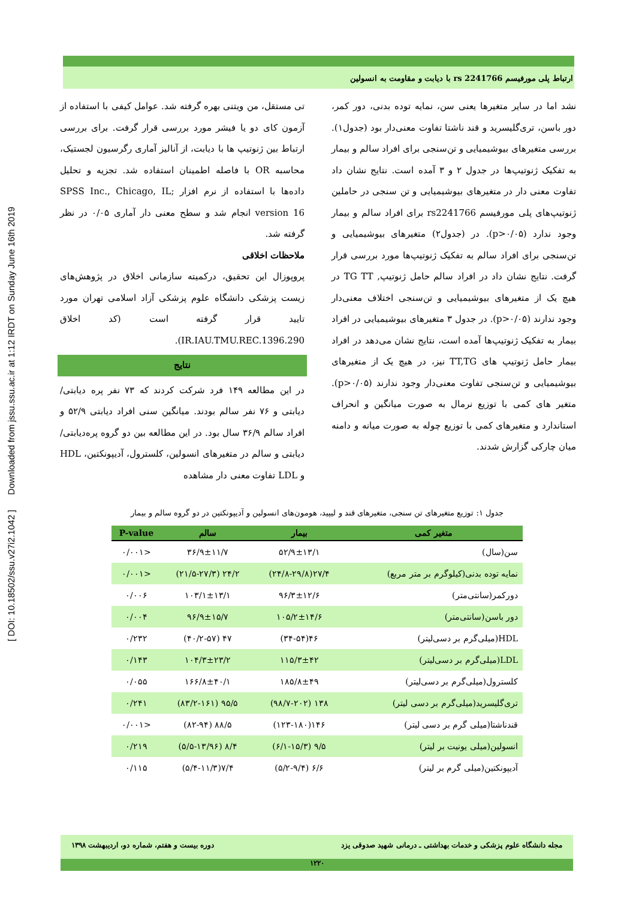[ DOI: 10.18502/ssu.v27i2.1042 ] Downloaded from jssu.ssu.ac.ir at 1:12 IRDT on Sunday June 16th 2019
ارتباط پلی مورفیسم rs 2241766 با دیابت و مقاومت به انسولین
تی مستقل، من ویتنی بهره گرفته شد. عوامل کیفی با استفاده از آزمون کای دو یا فیشر مورد بررسی قرار گرفت. برای بررسی ارتباط بین ژنوتیپ ها با دیابت، از آنالیز آماری رگرسیون لجستیک، محاسبه OR با فاصله اطمینان استفاده شد. تجزیه و تحلیل داده‌ها با استفاده از نرم افزار SPSS Inc., Chicago, IL; version 16 انجام شد و سطح معنی دار آماری ۰/۰۵ در نظر گرفته شد.
ملاحظات اخلاقی
پروپوزال این تحقیق، درکمیته سازمانی اخلاق در پژوهش‌های زیست پزشکی دانشگاه علوم پزشکی آزاد اسلامی تهران مورد تایید قرار گرفته است (کد اخلاق IR.IAU.TMU.REC.1396.290).
نتایج
در این مطالعه ۱۴۹ فرد شرکت کردند که ۷۳ نفر پره دیابتی/ دیابتی و ۷۶ نفر سالم بودند. میانگین سنی افراد دیابتی ۵۲/۹ و افراد سالم ۳۶/۹ سال بود. در این مطالعه بین دو گروه پره‌دیابتی/ دیابتی و سالم در متغیرهای انسولین، کلسترول، آدیپونکتین، HDL و LDL تفاوت معنی دار مشاهده
نشد اما در سایر متغیرها یعنی سن، نمایه توده بدنی، دور کمر، دور باسن، تری‌گلیسرید و قند ناشتا تفاوت معنی‌دار بود (جدول۱). بررسی متغیرهای بیوشیمیایی و تن‌سنجی برای افراد سالم و بیمار به تفکیک ژنوتیپ‌ها در جدول ۲ و ۳ آمده است. نتایج نشان داد تفاوت معنی دار در متغیرهای بیوشیمیایی و تن سنجی در حاملین ژنوتیپ‌های پلی مورفیسم rs2241766 برای افراد سالم و بیمار وجود ندارد (p>۰/۰۵). در (جدول۲) متغیرهای بیوشیمیایی و تن‌سنجی برای افراد سالم به تفکیک ژنوتیپ‌ها مورد بررسی قرار گرفت. نتایج نشان داد در افراد سالم حامل ژنوتیپ, TG TT در هیچ یک از متغیرهای بیوشیمیایی و تن‌سنجی اختلاف معنی‌دار وجود ندارند (p>۰/۰۵). در جدول ۳ متغیرهای بیوشیمیایی در افراد بیمار به تفکیک ژنوتیپ‌ها آمده است، نتایج نشان می‌دهد در افراد بیمار حامل ژنوتیپ های TT,TG نیز، در هیچ یک از متغیرهای بیوشیمیایی و تن‌سنجی تفاوت معنی‌دار وجود ندارند (p>۰/۰۵). متغیر های کمی با توزیع نرمال به صورت میانگین و انحراف استاندارد و متغیرهای کمی با توزیع چوله به صورت میانه و دامنه میان چارکی گزارش شدند.
جدول ۱: توزیع متغیرهای تن سنجی، متغیرهای قند و لیپید، هومون‌های انسولین و آدیپونکتین در دو گروه سالم و بیمار
| متغیر کمی | بیمار | سالم | P-value |
| --- | --- | --- | --- |
| سن(سال) | ۵۲/۹±۱۳/۱ | ۳۶/۹±۱۱/۷ | <۰/۰۰۱ |
| نمایه توده بدنی(کیلوگرم بر متر مربع) | ۲۷/۴(۲۴/۸-۲۹/۸) | ۲۴/۲ (۲۱/۵-۲۷/۳) | <۰/۰۰۱ |
| دورکمر(سانتی‌متر) | ۹۶/۳±۱۲/۶ | ۱۰۳/۱±۱۳/۱ | ۰/۰۰۶ |
| دور باسن(سانتی‌متر) | ۱۰۵/۲±۱۴/۶ | ۹۶/۹±۱۵/۷ | ۰/۰۰۴ |
| HDL(میلی‌گرم بر دسی‌لیتر) | ۴۶(۳۴-۵۴) | ۴۷ (۴۰/۲-۵۷) | ۰/۲۳۲ |
| LDL(میلی‌گرم بر دسی‌لیتر) | ۱۱۵/۳±۴۲ | ۱۰۴/۳±۲۳/۲ | ۰/۱۴۳ |
| کلسترول(میلی‌گرم بر دسی‌لیتر) | ۱۸۵/۸±۴۹ | ۱۶۶/۸±۴۰/۱ | ۰/۰۵۵ |
| تری‌گلیسرید(میلی‌گرم بر دسی لیتر) | ۱۳۸ (۹۸/۷-۲۰۲) | ۹۵/۵ (۸۳/۲-۱۶۱) | ۰/۲۴۱ |
| قندناشتا(میلی گرم بر دسی لیتر) | ۱۴۶(۱۲۳-۱۸۰) | ۸۸/۵ (۸۲-۹۴) | <۰/۰۰۱ |
| انسولین(میلی یونیت بر لیتر) | ۹/۵ (۶/۱-۱۵/۳) | ۸/۴ (۵/۵-۱۳/۹۶) | ۰/۲۱۹ |
| آدیپونکتین(میلی گرم بر لیتر) | ۶/۶ (۵/۲-۹/۴) | ۷/۴(۵/۴-۱۱/۳) | ۰/۱۱۵ |
مجله دانشگاه علوم پزشکی و خدمات بهداشتی ـ درمانی شهید صدوقی یزد دوره بیست و هفتم، شماره دو، اردیبهشت ۱۳۹۸
۱۲۲۰